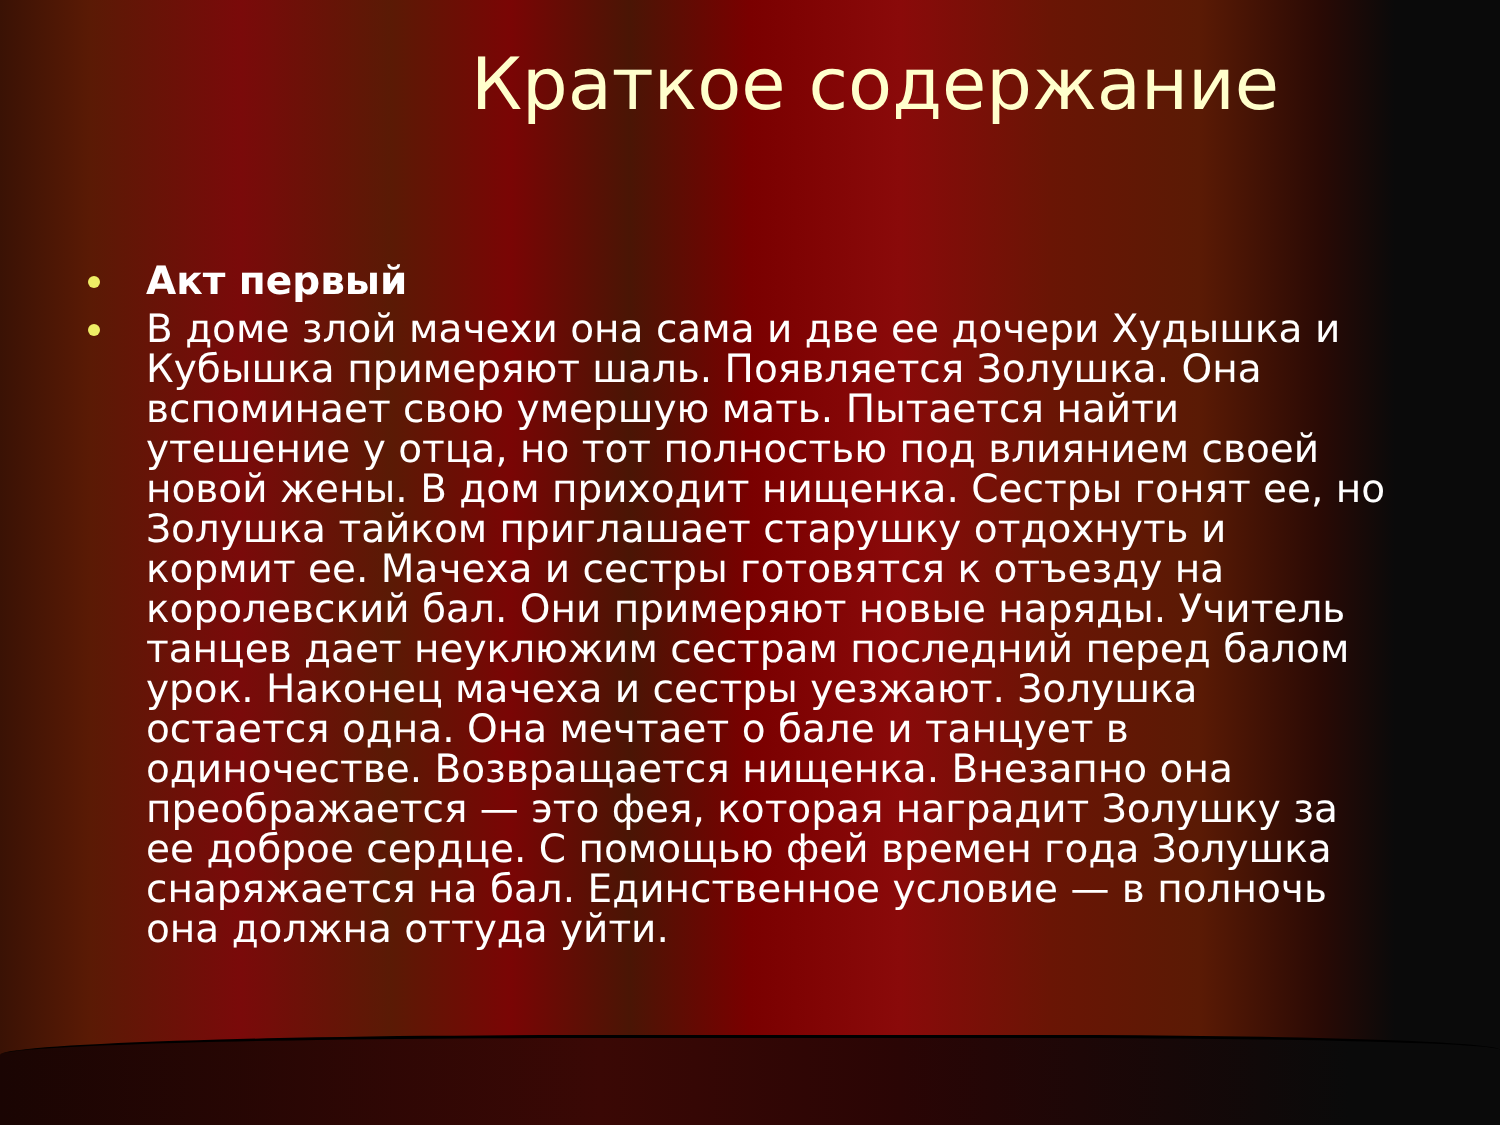Краткое содержание
Акт первый
В доме злой мачехи она сама и две ее дочери Худышка и Кубышка примеряют шаль. Появляется Золушка. Она вспоминает свою умершую мать. Пытается найти утешение у отца, но тот полностью под влиянием своей новой жены. В дом приходит нищенка. Сестры гонят ее, но Золушка тайком приглашает старушку отдохнуть и кормит ее. Мачеха и сестры готовятся к отъезду на королевский бал. Они примеряют новые наряды. Учитель танцев дает неуклюжим сестрам последний перед балом урок. Наконец мачеха и сестры уезжают. Золушка остается одна. Она мечтает о бале и танцует в одиночестве. Возвращается нищенка. Внезапно она преображается — это фея, которая наградит Золушку за ее доброе сердце. С помощью фей времен года Золушка снаряжается на бал. Единственное условие — в полночь она должна оттуда уйти.